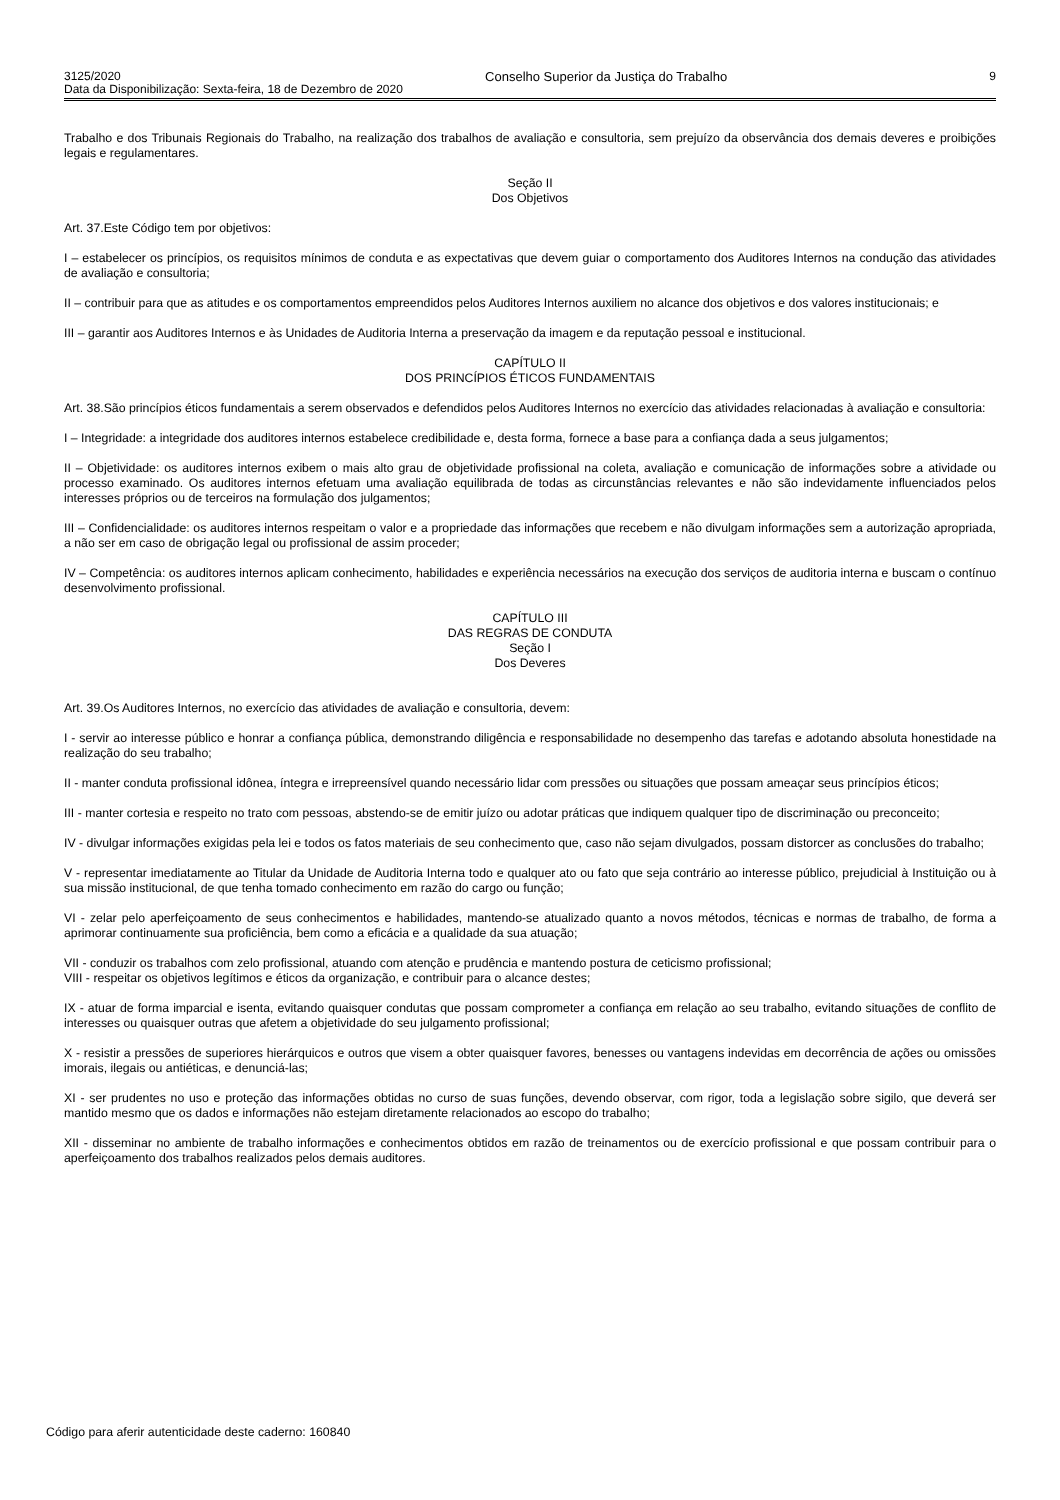3125/2020
Data da Disponibilização: Sexta-feira, 18 de Dezembro de 2020
Conselho Superior da Justiça do Trabalho
9
Trabalho e dos Tribunais Regionais do Trabalho, na realização dos trabalhos de avaliação e consultoria, sem prejuízo da observância dos demais deveres e proibições legais e regulamentares.
Seção II
Dos Objetivos
Art. 37.Este Código tem por objetivos:
I – estabelecer os princípios, os requisitos mínimos de conduta e as expectativas que devem guiar o comportamento dos Auditores Internos na condução das atividades de avaliação e consultoria;
II – contribuir para que as atitudes e os comportamentos empreendidos pelos Auditores Internos auxiliem no alcance dos objetivos e dos valores institucionais; e
III – garantir aos Auditores Internos e às Unidades de Auditoria Interna a preservação da imagem e da reputação pessoal e institucional.
CAPÍTULO II
DOS PRINCÍPIOS ÉTICOS FUNDAMENTAIS
Art. 38.São princípios éticos fundamentais a serem observados e defendidos pelos Auditores Internos no exercício das atividades relacionadas à avaliação e consultoria:
I – Integridade: a integridade dos auditores internos estabelece credibilidade e, desta forma, fornece a base para a confiança dada a seus julgamentos;
II – Objetividade: os auditores internos exibem o mais alto grau de objetividade profissional na coleta, avaliação e comunicação de informações sobre a atividade ou processo examinado. Os auditores internos efetuam uma avaliação equilibrada de todas as circunstâncias relevantes e não são indevidamente influenciados pelos interesses próprios ou de terceiros na formulação dos julgamentos;
III – Confidencialidade: os auditores internos respeitam o valor e a propriedade das informações que recebem e não divulgam informações sem a autorização apropriada, a não ser em caso de obrigação legal ou profissional de assim proceder;
IV – Competência: os auditores internos aplicam conhecimento, habilidades e experiência necessários na execução dos serviços de auditoria interna e buscam o contínuo desenvolvimento profissional.
CAPÍTULO III
DAS REGRAS DE CONDUTA
Seção I
Dos Deveres
Art. 39.Os Auditores Internos, no exercício das atividades de avaliação e consultoria, devem:
I - servir ao interesse público e honrar a confiança pública, demonstrando diligência e responsabilidade no desempenho das tarefas e adotando absoluta honestidade na realização do seu trabalho;
II - manter conduta profissional idônea, íntegra e irrepreensível quando necessário lidar com pressões ou situações que possam ameaçar seus princípios éticos;
III - manter cortesia e respeito no trato com pessoas, abstendo-se de emitir juízo ou adotar práticas que indiquem qualquer tipo de discriminação ou preconceito;
IV - divulgar informações exigidas pela lei e todos os fatos materiais de seu conhecimento que, caso não sejam divulgados, possam distorcer as conclusões do trabalho;
V - representar imediatamente ao Titular da Unidade de Auditoria Interna todo e qualquer ato ou fato que seja contrário ao interesse público, prejudicial à Instituição ou à sua missão institucional, de que tenha tomado conhecimento em razão do cargo ou função;
VI - zelar pelo aperfeiçoamento de seus conhecimentos e habilidades, mantendo-se atualizado quanto a novos métodos, técnicas e normas de trabalho, de forma a aprimorar continuamente sua proficiência, bem como a eficácia e a qualidade da sua atuação;
VII - conduzir os trabalhos com zelo profissional, atuando com atenção e prudência e mantendo postura de ceticismo profissional;
VIII - respeitar os objetivos legítimos e éticos da organização, e contribuir para o alcance destes;
IX - atuar de forma imparcial e isenta, evitando quaisquer condutas que possam comprometer a confiança em relação ao seu trabalho, evitando situações de conflito de interesses ou quaisquer outras que afetem a objetividade do seu julgamento profissional;
X - resistir a pressões de superiores hierárquicos e outros que visem a obter quaisquer favores, benesses ou vantagens indevidas em decorrência de ações ou omissões imorais, ilegais ou antiéticas, e denunciá-las;
XI - ser prudentes no uso e proteção das informações obtidas no curso de suas funções, devendo observar, com rigor, toda a legislação sobre sigilo, que deverá ser mantido mesmo que os dados e informações não estejam diretamente relacionados ao escopo do trabalho;
XII - disseminar no ambiente de trabalho informações e conhecimentos obtidos em razão de treinamentos ou de exercício profissional e que possam contribuir para o aperfeiçoamento dos trabalhos realizados pelos demais auditores.
Código para aferir autenticidade deste caderno: 160840